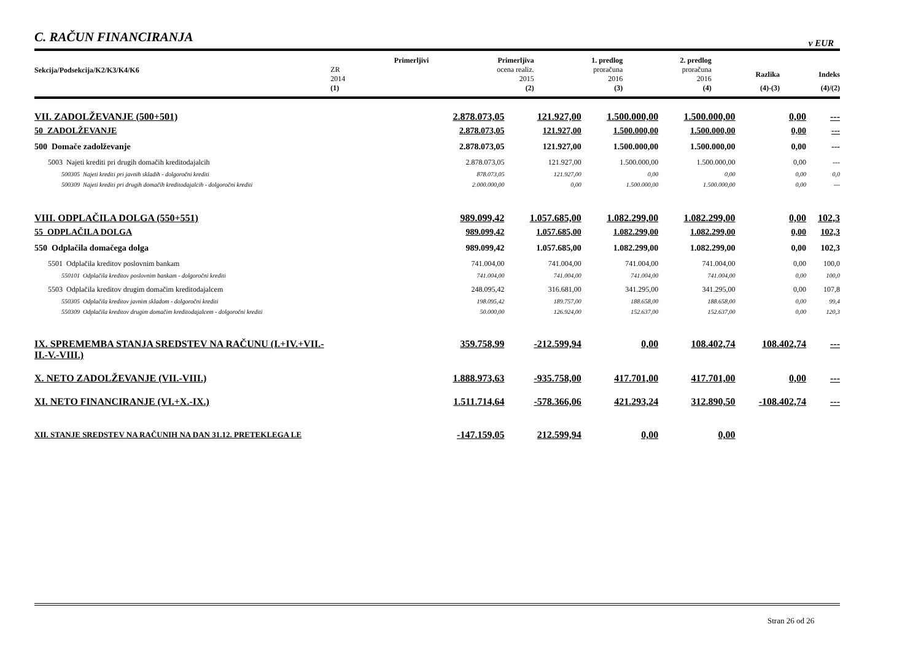C. RAČUN FINANCIRANJA
v EUR
| Sekcija/Podsekcija/K2/K3/K4/K6 | Primerljivi | Primerljiva | 1. predlog | 2. predlog | | |
| --- | --- | --- | --- | --- | --- | --- |
| | ZR | ocena realiz. | proračuna | proračuna | Razlika | Indeks |
| | 2014 | 2015 | 2016 | 2016 | | |
| | (1) | (2) | (3) | (4) | (4)-(3) | (4)/(2) |
| VII. ZADOLŽEVANJE (500+501) | 2.878.073,05 | 121.927,00 | 1.500.000,00 | 1.500.000,00 | 0,00 | --- |
| 50 ZADOLŽEVANJE | 2.878.073,05 | 121.927,00 | 1.500.000,00 | 1.500.000,00 | 0,00 | --- |
| 500 Domače zadolževanje | 2.878.073,05 | 121.927,00 | 1.500.000,00 | 1.500.000,00 | 0,00 | --- |
| 5003 Najeti krediti pri drugih domačih kreditodajalcih | 2.878.073,05 | 121.927,00 | 1.500.000,00 | 1.500.000,00 | 0,00 | --- |
| 500305 Najeti krediti pri javnih skladih - dolgoročni krediti | 878.073,05 | 121.927,00 | 0,00 | 0,00 | 0,00 | 0,0 |
| 500309 Najeti krediti pri drugih domačih kreditodajalcih - dolgoročni krediti | 2.000.000,00 | 0,00 | 1.500.000,00 | 1.500.000,00 | 0,00 | --- |
| VIII. ODPLAČILA DOLGA (550+551) | 989.099,42 | 1.057.685,00 | 1.082.299,00 | 1.082.299,00 | 0,00 | 102,3 |
| 55 ODPLAČILA DOLGA | 989.099,42 | 1.057.685,00 | 1.082.299,00 | 1.082.299,00 | 0,00 | 102,3 |
| 550 Odplačila domačega dolga | 989.099,42 | 1.057.685,00 | 1.082.299,00 | 1.082.299,00 | 0,00 | 102,3 |
| 5501 Odplačila kreditov poslovnim bankam | 741.004,00 | 741.004,00 | 741.004,00 | 741.004,00 | 0,00 | 100,0 |
| 550101 Odplačila kreditov poslovnim bankam - dolgoročni krediti | 741.004,00 | 741.004,00 | 741.004,00 | 741.004,00 | 0,00 | 100,0 |
| 5503 Odplačila kreditov drugim domačim kreditodajalcem | 248.095,42 | 316.681,00 | 341.295,00 | 341.295,00 | 0,00 | 107,8 |
| 550305 Odplačila kreditov javnim skladom - dolgoročni krediti | 198.095,42 | 189.757,00 | 188.658,00 | 188.658,00 | 0,00 | 99,4 |
| 550309 Odplačila kreditov drugim domačim kreditodajalcem - dolgoročni krediti | 50.000,00 | 126.924,00 | 152.637,00 | 152.637,00 | 0,00 | 120,3 |
| IX. SPREMEMBA STANJA SREDSTEV NA RAČUNU (I.+IV.+VII.- II.-V.-VIII.) | 359.758,99 | -212.599,94 | 0,00 | 108.402,74 | 108.402,74 | --- |
| X. NETO ZADOLŽEVANJE (VII.-VIII.) | 1.888.973,63 | -935.758,00 | 417.701,00 | 417.701,00 | 0,00 | --- |
| XI. NETO FINANCIRANJE (VI.+X.-IX.) | 1.511.714,64 | -578.366,06 | 421.293,24 | 312.890,50 | -108.402,74 | --- |
| XII. STANJE SREDSTEV NA RAČUNIH NA DAN 31.12. PRETEKLEGA LE | -147.159,05 | 212.599,94 | 0,00 | 0,00 | | |
Stran 26 od 26